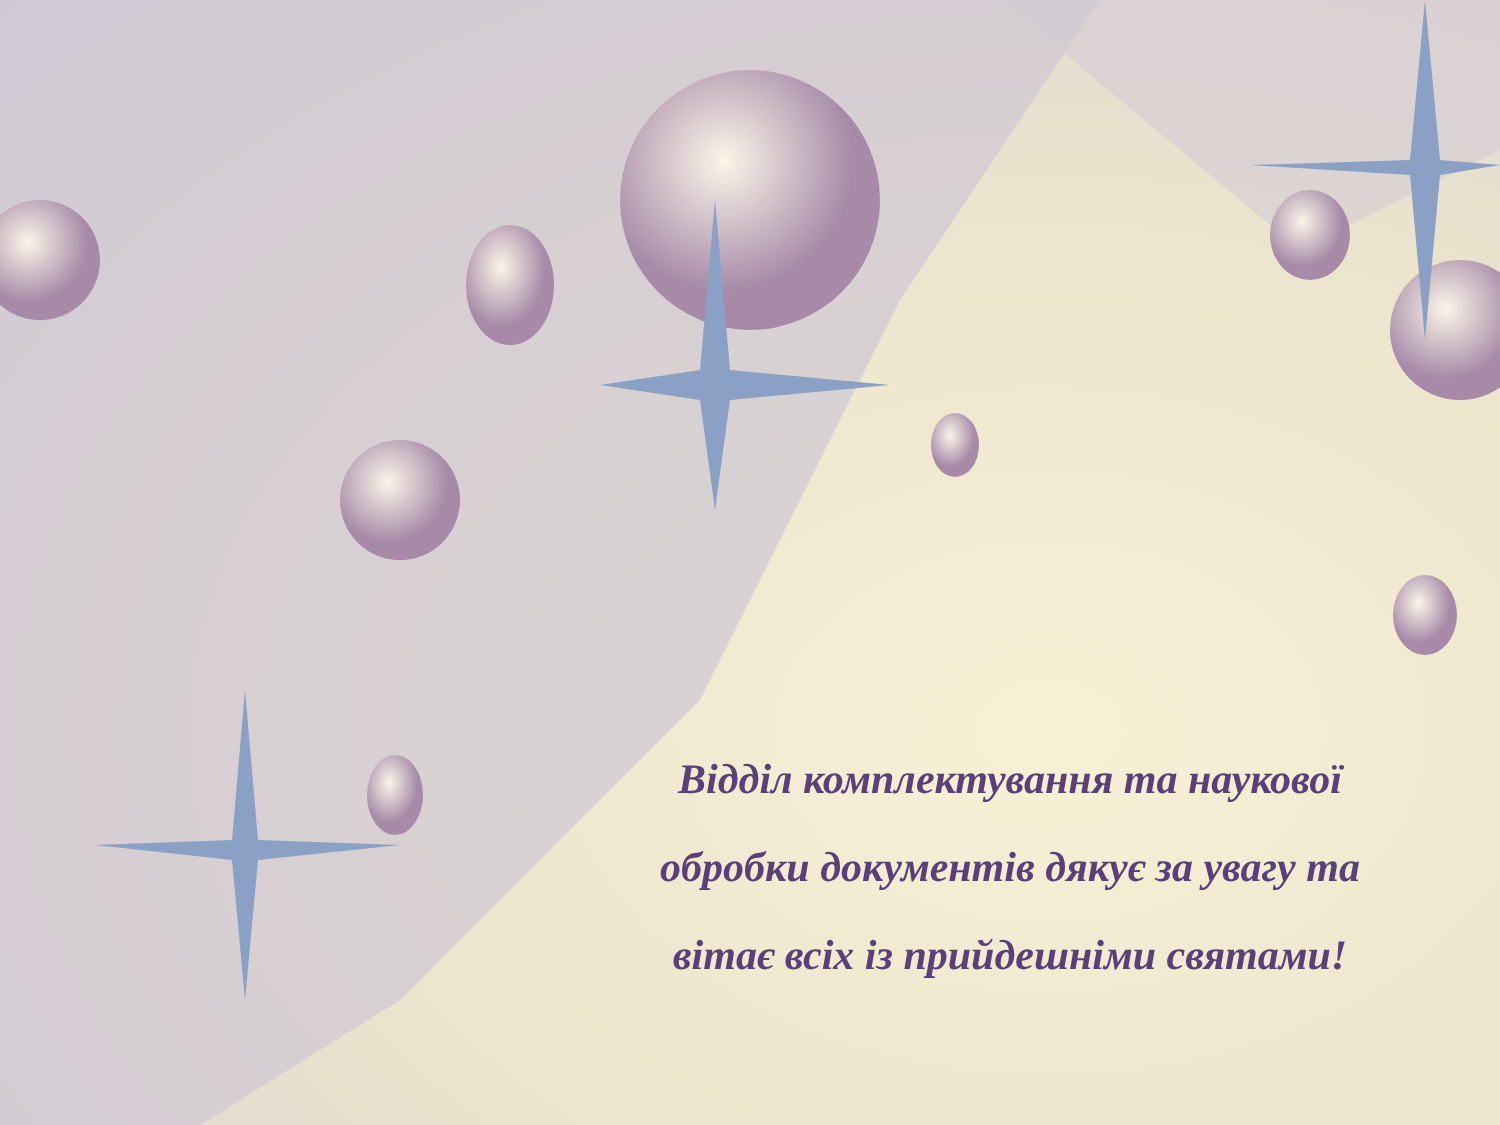Відділ комплектування та наукової
обробки документів дякує за увагу та
вітає всіх із прийдешніми святами!